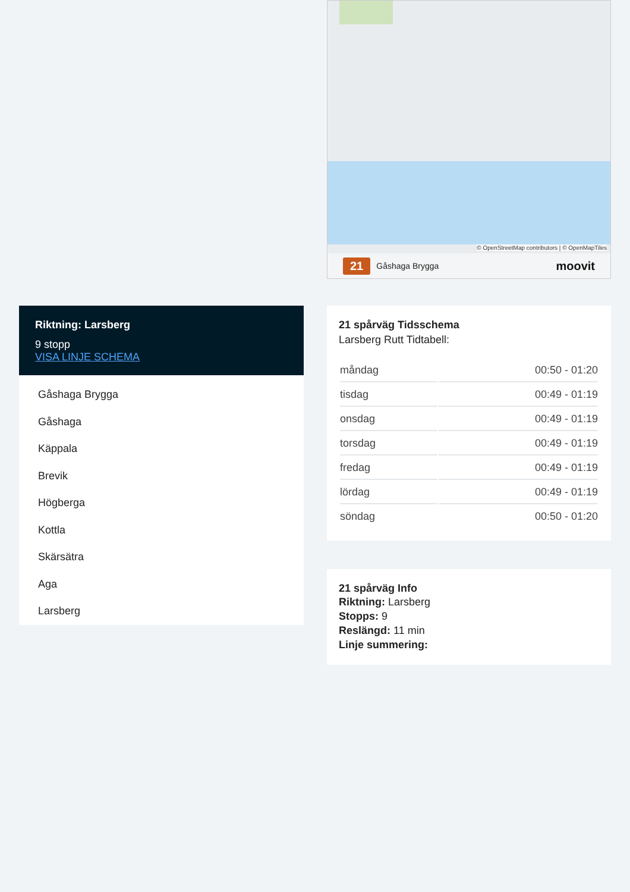Riktning: Larsberg
9 stopp
VISA LINJE SCHEMA
Gåshaga Brygga
Gåshaga
Käppala
Brevik
Högberga
Kottla
Skärsätra
Aga
Larsberg
© OpenStreetMap contributors | © OpenMapTiles
21 Gåshaga Brygga moovit
21 spårväg Tidsschema
Larsberg Rutt Tidtabell:
| måndag | 00:50 - 01:20 |
| tisdag | 00:49 - 01:19 |
| onsdag | 00:49 - 01:19 |
| torsdag | 00:49 - 01:19 |
| fredag | 00:49 - 01:19 |
| lördag | 00:49 - 01:19 |
| söndag | 00:50 - 01:20 |
21 spårväg Info
Riktning: Larsberg
Stopps: 9
Reslängd: 11 min
Linje summering: